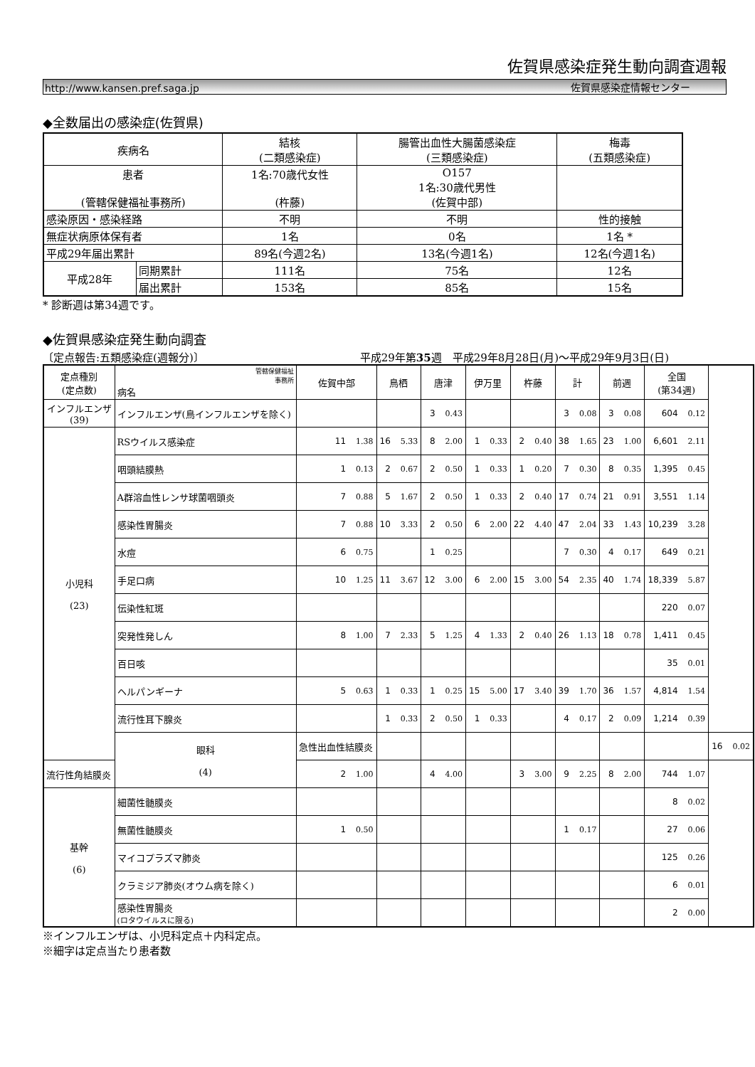佐賀県感染症発生動向調査週報
http://www.kansen.pref.saga.jp 佐賀県感染症情報センター
◆全数届出の感染症(佐賀県)
| 疾病名 | | 結核 (二類感染症) | 腸管出血性大腸菌感染症 (三類感染症) | 梅毒 (五類感染症) |
| --- | --- | --- | --- | --- |
| 患者 (管轄保健福祉事務所) | | 1名:70歳代女性 (杵藤) | O157 1名:30歳代男性 (佐賀中部) | |
| 感染原因・感染経路 | | 不明 | 不明 | 性的接触 |
| 無症状病原体保有者 | | 1名 | 0名 | 1名 * |
| 平成29年届出累計 | | 89名(今週2名) | 13名(今週1名) | 12名(今週1名) |
| 平成28年 | 同期累計 | 111名 | 75名 | 12名 |
| | 届出累計 | 153名 | 85名 | 15名 |
* 診断週は第34週です。
◆佐賀県感染症発生動向調査
〔定点報告:五類感染症(週報分)〕 平成29年第35週　平成29年8月28日(月)～平成29年9月3日(日)
| 定点種別 (定点数) | 管轄保健福祉 事務所 病名 | 佐賀中部 | 鳥栖 | 唐津 | 伊万里 | 杵藤 | 計 | 前週 | 全国 (第34週) | |
| --- | --- | --- | --- | --- | --- | --- | --- | --- | --- | --- |
| インフルエンザ (39) | インフルエンザ(鳥インフルエンザを除く) | | | 3 0.43 | | | 3 0.08 | 3 0.08 | 604 0.12 | |
| 小児科 (23) | RSウイルス感染症 | 11 1.38 | 16 5.33 | 8 2.00 | 1 0.33 | 2 0.40 | 38 1.65 | 23 1.00 | 6,601 2.11 | |
| | 咽頭結膜熱 | 1 0.13 | 2 0.67 | 2 0.50 | 1 0.33 | 1 0.20 | 7 0.30 | 8 0.35 | 1,395 0.45 | |
| | A群溶血性レンサ球菌咽頭炎 | 7 0.88 | 5 1.67 | 2 0.50 | 1 0.33 | 2 0.40 | 17 0.74 | 21 0.91 | 3,551 1.14 | |
| | 感染性胃腸炎 | 7 0.88 | 10 3.33 | 2 0.50 | 6 2.00 | 22 4.40 | 47 2.04 | 33 1.43 | 10,239 3.28 | |
| | 水痘 | 6 0.75 | | 1 0.25 | | | 7 0.30 | 4 0.17 | 649 0.21 | |
| | 手足口病 | 10 1.25 | 11 3.67 | 12 3.00 | 6 2.00 | 15 3.00 | 54 2.35 | 40 1.74 | 18,339 5.87 | |
| | 伝染性紅斑 | | | | | | | | 220 0.07 | |
| | 突発性発しん | 8 1.00 | 7 2.33 | 5 1.25 | 4 1.33 | 2 0.40 | 26 1.13 | 18 0.78 | 1,411 0.45 | |
| | 百日咳 | | | | | | | | 35 0.01 | |
| | ヘルパンギーナ | 5 0.63 | 1 0.33 | 1 0.25 | 15 5.00 | 17 3.40 | 39 1.70 | 36 1.57 | 4,814 1.54 | |
| | 流行性耳下腺炎 | | 1 0.33 | 2 0.50 | 1 0.33 | | 4 0.17 | 2 0.09 | 1,214 0.39 | |
| | 眼科 (4) | 急性出血性結膜炎 | | | | | | | | 16 0.02 |
| 流行性角結膜炎 | | 2 1.00 | | 4 4.00 | | 3 3.00 | 9 2.25 | 8 2.00 | 744 1.07 | |
| 基幹 (6) | 細菌性髄膜炎 | | | | | | | | 8 0.02 | |
| | 無菌性髄膜炎 | 1 0.50 | | | | | 1 0.17 | | 27 0.06 | |
| | マイコプラズマ肺炎 | | | | | | | | 125 0.26 | |
| | クラミジア肺炎(オウム病を除く) | | | | | | | | 6 0.01 | |
| | 感染性胃腸炎 (ロタウイルスに限る) | | | | | | | | 2 0.00 | |
※インフルエンザは、小児科定点＋内科定点。
※細字は定点当たり患者数